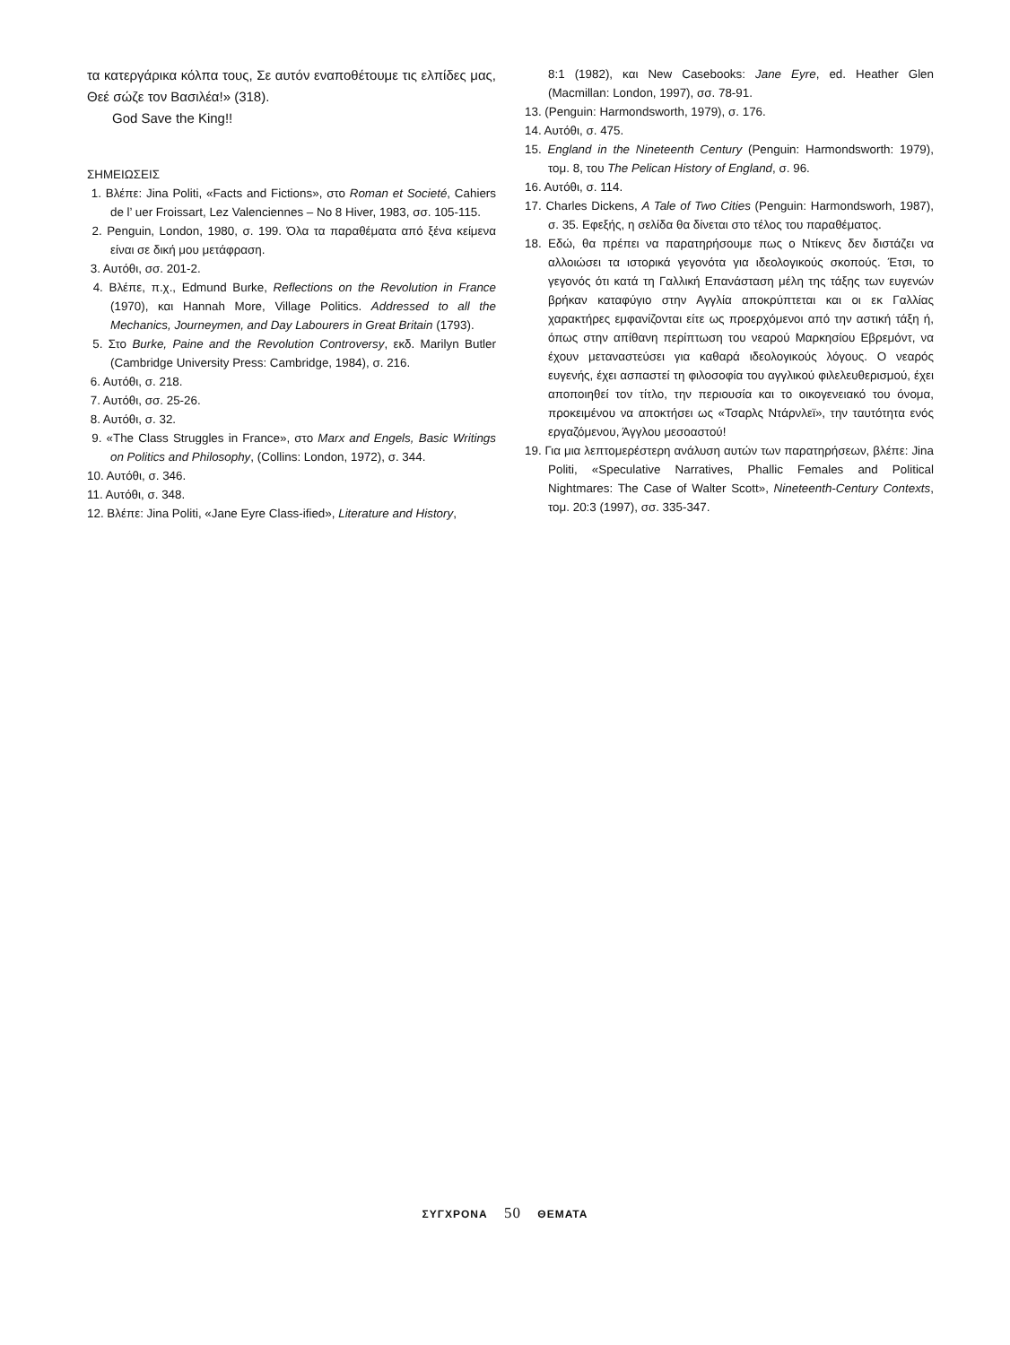τα κατεργάρικα κόλπα τους, Σε αυτόν εναποθέτουμε τις ελπίδες μας, Θεέ σώζε τον Βασιλέα!» (318).
God Save the King!!
ΣΗΜΕΙΩΣΕΙΣ
1. Βλέπε: Jina Politi, «Facts and Fictions», στο Roman et Societé, Cahiers de l’ uer Froissart, Lez Valenciennes – No 8 Hiver, 1983, σσ. 105-115.
2. Penguin, London, 1980, σ. 199. Όλα τα παραθέματα από ξένα κείμενα είναι σε δική μου μετάφραση.
3. Αυτόθι, σσ. 201-2.
4. Βλέπε, π.χ., Edmund Burke, Reflections on the Revolution in France (1970), και Hannah More, Village Politics. Addressed to all the Mechanics, Journeymen, and Day Labourers in Great Britain (1793).
5. Στο Burke, Paine and the Revolution Controversy, εκδ. Marilyn Butler (Cambridge University Press: Cambridge, 1984), σ. 216.
6. Αυτόθι, σ. 218.
7. Αυτόθι, σσ. 25-26.
8. Αυτόθι, σ. 32.
9. «The Class Struggles in France», στο Marx and Engels, Basic Writings on Politics and Philosophy, (Collins: London, 1972), σ. 344.
10. Αυτόθι, σ. 346.
11. Αυτόθι, σ. 348.
12. Βλέπε: Jina Politi, «Jane Eyre Class-ified», Literature and History,
8:1 (1982), και New Casebooks: Jane Eyre, ed. Heather Glen (Macmillan: London, 1997), σσ. 78-91.
13. (Penguin: Harmondsworth, 1979), σ. 176.
14. Αυτόθι, σ. 475.
15. England in the Nineteenth Century (Penguin: Harmondsworth: 1979), τομ. 8, του The Pelican History of England, σ. 96.
16. Αυτόθι, σ. 114.
17. Charles Dickens, A Tale of Two Cities (Penguin: Harmondsworh, 1987), σ. 35. Εφεξής, η σελίδα θα δίνεται στο τέλος του παραθέματος.
18. Εδώ, θα πρέπει να παρατηρήσουμε πως ο Ντίκενς δεν διστάζει να αλλοιώσει τα ιστορικά γεγονότα για ιδεολογικούς σκοπούς. Έτσι, το γεγονός ότι κατά τη Γαλλική Επανάσταση μέλη της τάξης των ευγενών βρήκαν καταφύγιο στην Αγγλία αποκρύπτεται και οι εκ Γαλλίας χαρακτήρες εμφανίζονται είτε ως προερχόμενοι από την αστική τάξη ή, όπως στην απίθανη περίπτωση του νεαρού Μαρκησίου Εβρεμόντ, να έχουν μεταναστεύσει για καθαρά ιδεολογικούς λόγους. Ο νεαρός ευγενής, έχει ασπαστεί τη φιλοσοφία του αγγλικού φιλελευθερισμού, έχει αποποιηθεί τον τίτλο, την περιουσία και το οικογενειακό του όνομα, προκειμένου να αποκτήσει ως «Τσαρλς Ντάρνλεϊ», την ταυτότητα ενός εργαζόμενου, Άγγλου μεσοαστού!
19. Για μια λεπτομερέστερη ανάλυση αυτών των παρατηρήσεων, βλέπε: Jina Politi, «Speculative Narratives, Phallic Females and Political Nightmares: The Case of Walter Scott», Nineteenth-Century Contexts, τομ. 20:3 (1997), σσ. 335-347.
ΣΥΓΧΡΟΝΑ 50 ΘΕΜΑΤΑ